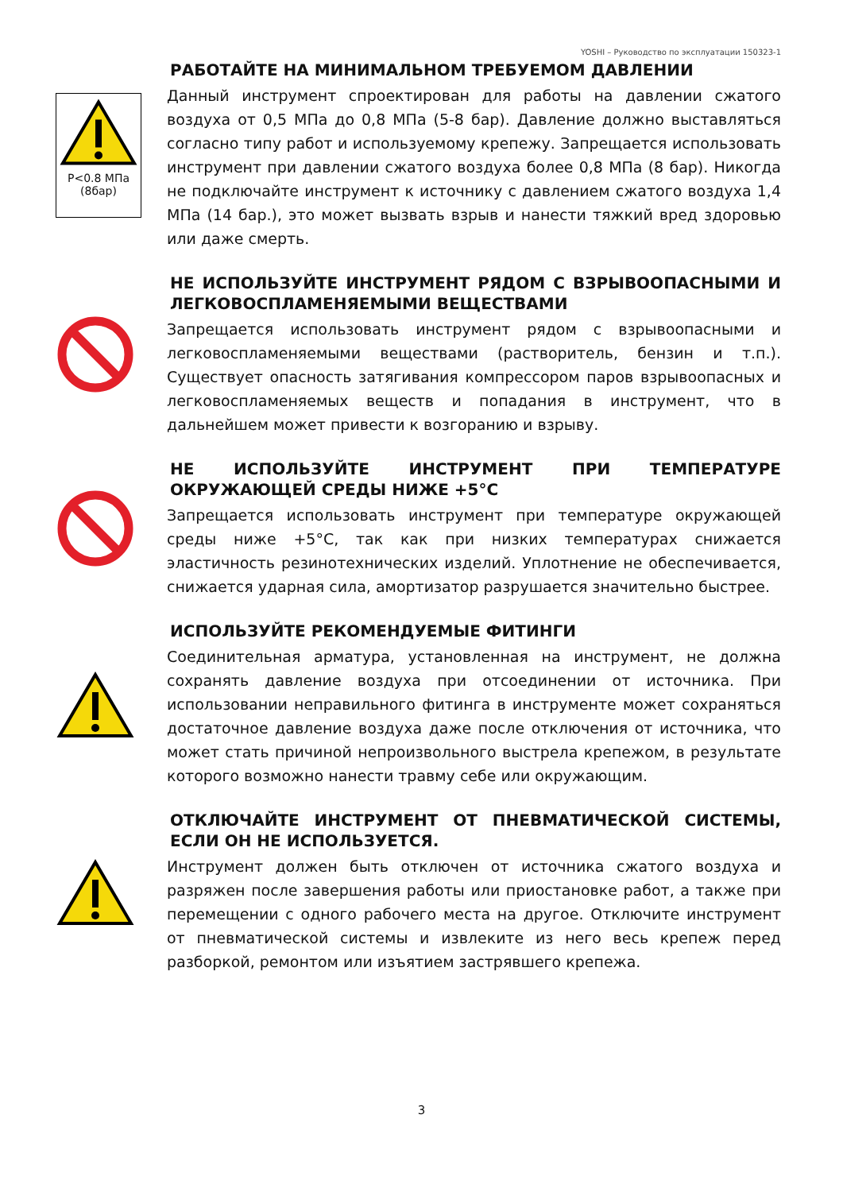YOSHI – Руководство по эксплуатации 150323-1
P<0.8 МПа
(8бар)
РАБОТАЙТЕ НА МИНИМАЛЬНОМ ТРЕБУЕМОМ ДАВЛЕНИИ
Данный инструмент спроектирован для работы на давлении сжатого воздуха от 0,5 МПа до 0,8 МПа (5-8 бар). Давление должно выставляться согласно типу работ и используемому крепежу. Запрещается использовать инструмент при давлении сжатого воздуха более 0,8 МПа (8 бар). Никогда не подключайте инструмент к источнику с давлением сжатого воздуха 1,4 МПа (14 бар.), это может вызвать взрыв и нанести тяжкий вред здоровью или даже смерть.
НЕ ИСПОЛЬЗУЙТЕ ИНСТРУМЕНТ РЯДОМ С ВЗРЫВООПАСНЫМИ И ЛЕГКОВОСПЛАМЕНЯЕМЫМИ ВЕЩЕСТВАМИ
Запрещается использовать инструмент рядом с взрывоопасными и легковоспламеняемыми веществами (растворитель, бензин и т.п.). Существует опасность затягивания компрессором паров взрывоопасных и легковоспламеняемых веществ и попадания в инструмент, что в дальнейшем может привести к возгоранию и взрыву.
НЕ ИСПОЛЬЗУЙТЕ ИНСТРУМЕНТ ПРИ ТЕМПЕРАТУРЕ ОКРУЖАЮЩЕЙ СРЕДЫ НИЖЕ +5°С
Запрещается использовать инструмент при температуре окружающей среды ниже +5°С, так как при низких температурах снижается эластичность резинотехнических изделий. Уплотнение не обеспечивается, снижается ударная сила, амортизатор разрушается значительно быстрее.
ИСПОЛЬЗУЙТЕ РЕКОМЕНДУЕМЫЕ ФИТИНГИ
Соединительная арматура, установленная на инструмент, не должна сохранять давление воздуха при отсоединении от источника. При использовании неправильного фитинга в инструменте может сохраняться достаточное давление воздуха даже после отключения от источника, что может стать причиной непроизвольного выстрела крепежом, в результате которого возможно нанести травму себе или окружающим.
ОТКЛЮЧАЙТЕ ИНСТРУМЕНТ ОТ ПНЕВМАТИЧЕСКОЙ СИСТЕМЫ, ЕСЛИ ОН НЕ ИСПОЛЬЗУЕТСЯ.
Инструмент должен быть отключен от источника сжатого воздуха и разряжен после завершения работы или приостановке работ, а также при перемещении с одного рабочего места на другое. Отключите инструмент от пневматической системы и извлеките из него весь крепеж перед разборкой, ремонтом или изъятием застрявшего крепежа.
3